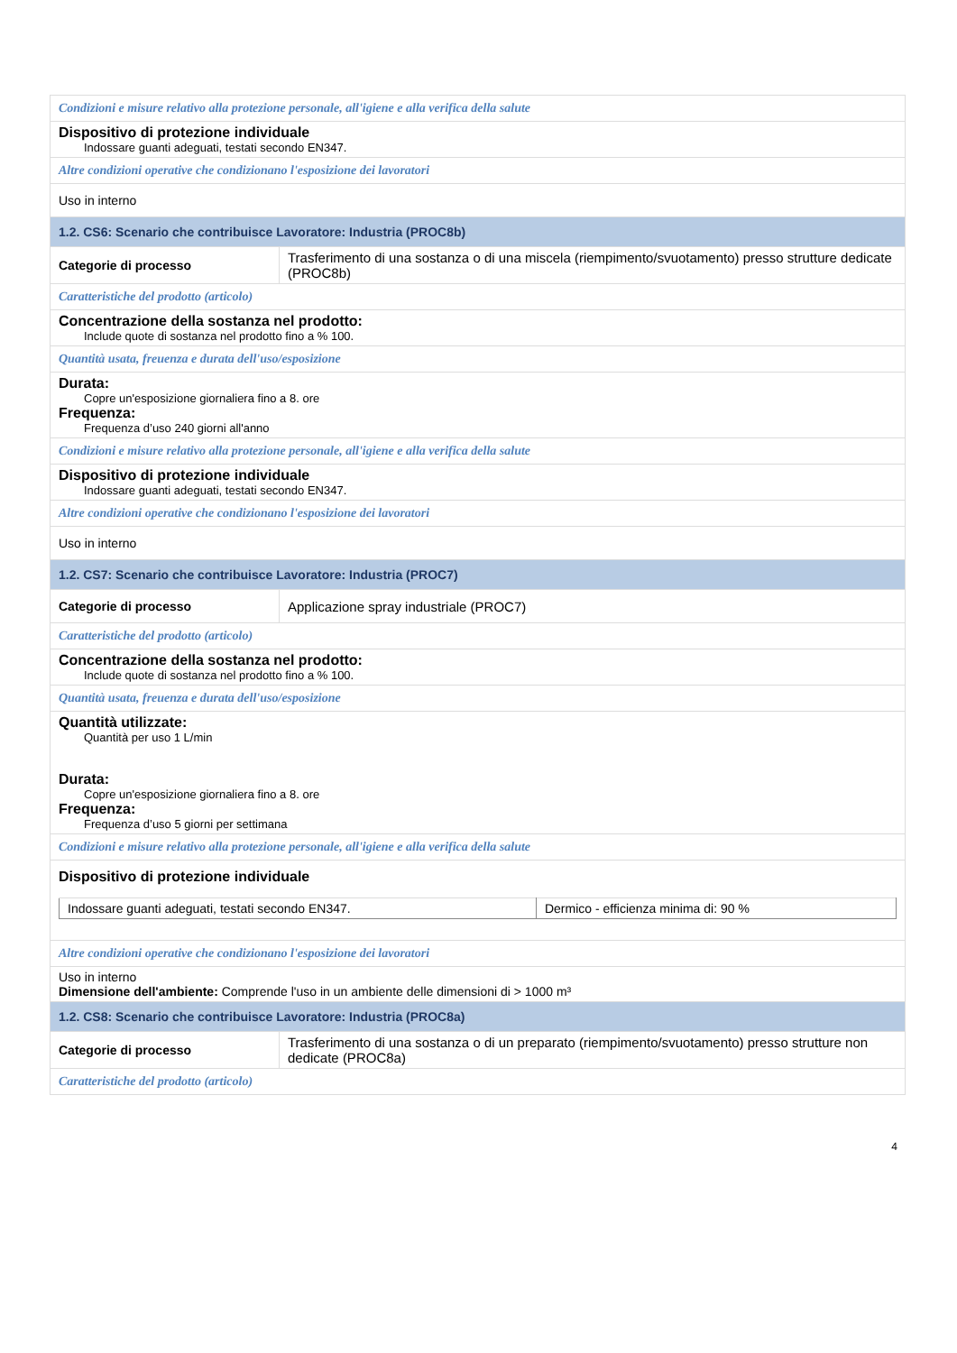| Condizioni e misure relativo alla protezione personale, all'igiene e alla verifica della salute | |
| Dispositivo di protezione individuale Indossare guanti adeguati, testati secondo EN347. | |
| Altre condizioni operative che condizionano l'esposizione dei lavoratori | |
| Uso in interno | |
| 1.2. CS6: Scenario che contribuisce Lavoratore: Industria (PROC8b) | |
| Categorie di processo | Trasferimento di una sostanza o di una miscela (riempimento/svuotamento) presso strutture dedicate (PROC8b) |
| Caratteristiche del prodotto (articolo) | |
| Concentrazione della sostanza nel prodotto: Include quote di sostanza nel prodotto fino a % 100. | |
| Quantità usata, freuenza e durata dell'uso/esposizione | |
| Durata: Copre un'esposizione giornaliera fino a 8. ore Frequenza: Frequenza d’uso 240 giorni all'anno | |
| Condizioni e misure relativo alla protezione personale, all'igiene e alla verifica della salute | |
| Dispositivo di protezione individuale Indossare guanti adeguati, testati secondo EN347. | |
| Altre condizioni operative che condizionano l'esposizione dei lavoratori | |
| Uso in interno | |
| 1.2. CS7: Scenario che contribuisce Lavoratore: Industria (PROC7) | |
| Categorie di processo | Applicazione spray industriale (PROC7) |
| Caratteristiche del prodotto (articolo) | |
| Concentrazione della sostanza nel prodotto: Include quote di sostanza nel prodotto fino a % 100. | |
| Quantità usata, freuenza e durata dell'uso/esposizione | |
| Quantità utilizzate: Quantità per uso 1 L/min Durata: Copre un'esposizione giornaliera fino a 8. ore Frequenza: Frequenza d’uso 5 giorni per settimana | |
| Condizioni e misure relativo alla protezione personale, all'igiene e alla verifica della salute | |
| Dispositivo di protezione individuale / Indossare guanti adeguati, testati secondo EN347. / Dermico - efficienza minima di: 90 % / | |
| Altre condizioni operative che condizionano l'esposizione dei lavoratori | |
| Uso in interno Dimensione dell'ambiente: Comprende l'uso in un ambiente delle dimensioni di > 1000 m³ | |
| 1.2. CS8: Scenario che contribuisce Lavoratore: Industria (PROC8a) | |
| Categorie di processo | Trasferimento di una sostanza o di un preparato (riempimento/svuotamento) presso strutture non dedicate (PROC8a) |
| Caratteristiche del prodotto (articolo) | |
4